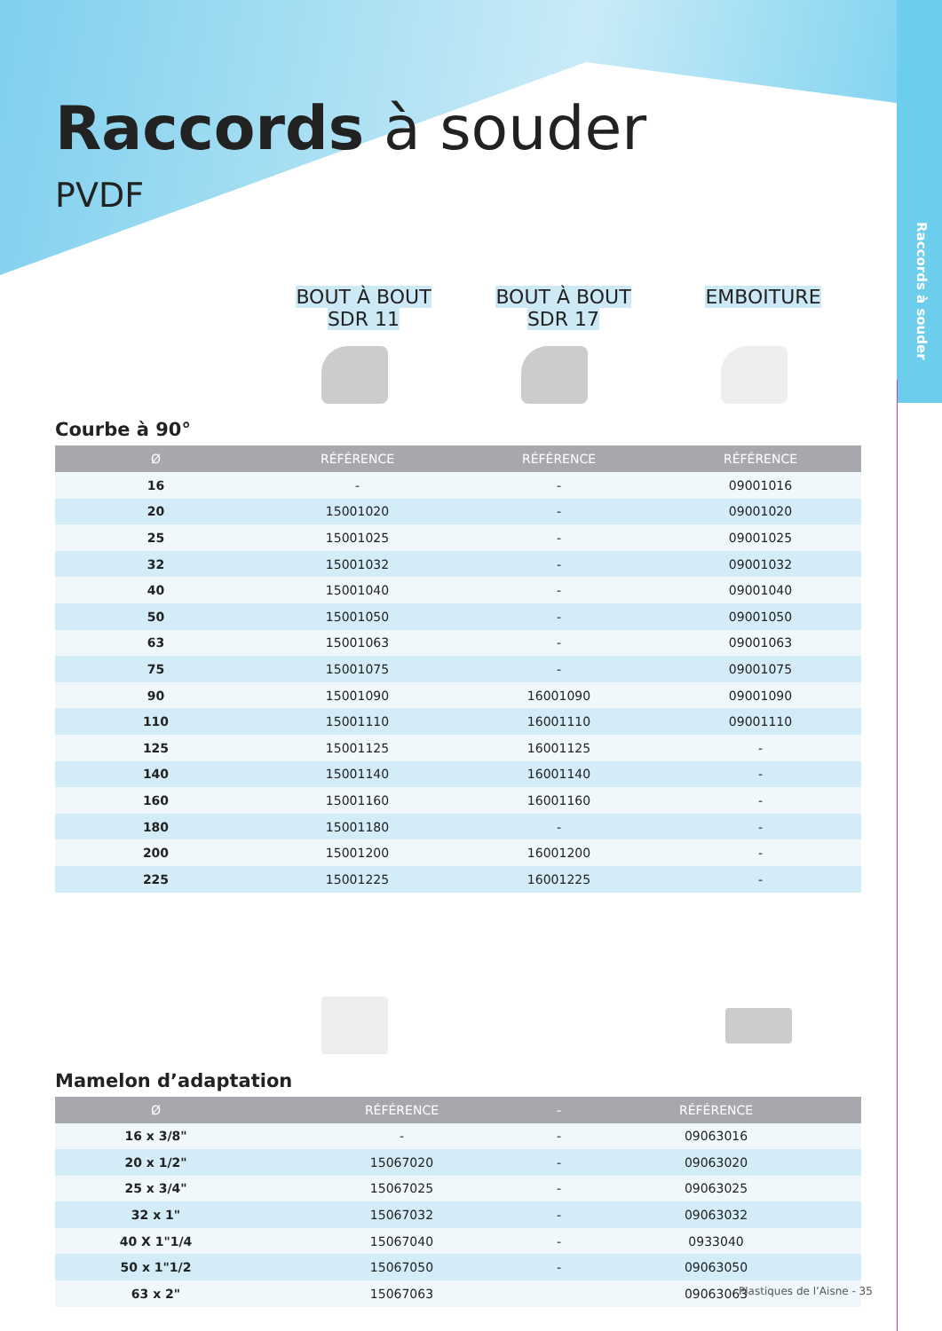Raccords à souder
Raccords à souder
PVDF
BOUT À BOUT
SDR 11
BOUT À BOUT
SDR 17
EMBOITURE
Courbe à 90°
| Ø | RÉFÉRENCE | RÉFÉRENCE | RÉFÉRENCE |
| --- | --- | --- | --- |
| 16 | - | - | 09001016 |
| 20 | 15001020 | - | 09001020 |
| 25 | 15001025 | - | 09001025 |
| 32 | 15001032 | - | 09001032 |
| 40 | 15001040 | - | 09001040 |
| 50 | 15001050 | - | 09001050 |
| 63 | 15001063 | - | 09001063 |
| 75 | 15001075 | - | 09001075 |
| 90 | 15001090 | 16001090 | 09001090 |
| 110 | 15001110 | 16001110 | 09001110 |
| 125 | 15001125 | 16001125 | - |
| 140 | 15001140 | 16001140 | - |
| 160 | 15001160 | 16001160 | - |
| 180 | 15001180 | - | - |
| 200 | 15001200 | 16001200 | - |
| 225 | 15001225 | 16001225 | - |
Mamelon d’adaptation
| Ø | RÉFÉRENCE | - | RÉFÉRENCE |
| --- | --- | --- | --- |
| 16 x 3/8" | - | - | 09063016 |
| 20 x 1/2" | 15067020 | - | 09063020 |
| 25 x 3/4" | 15067025 | - | 09063025 |
| 32 x 1" | 15067032 | - | 09063032 |
| 40 X 1"1/4 | 15067040 | - | 0933040 |
| 50 x 1"1/2 | 15067050 | - | 09063050 |
| 63 x 2" | 15067063 | | 09063063 |
Plastiques de l’Aisne - 35